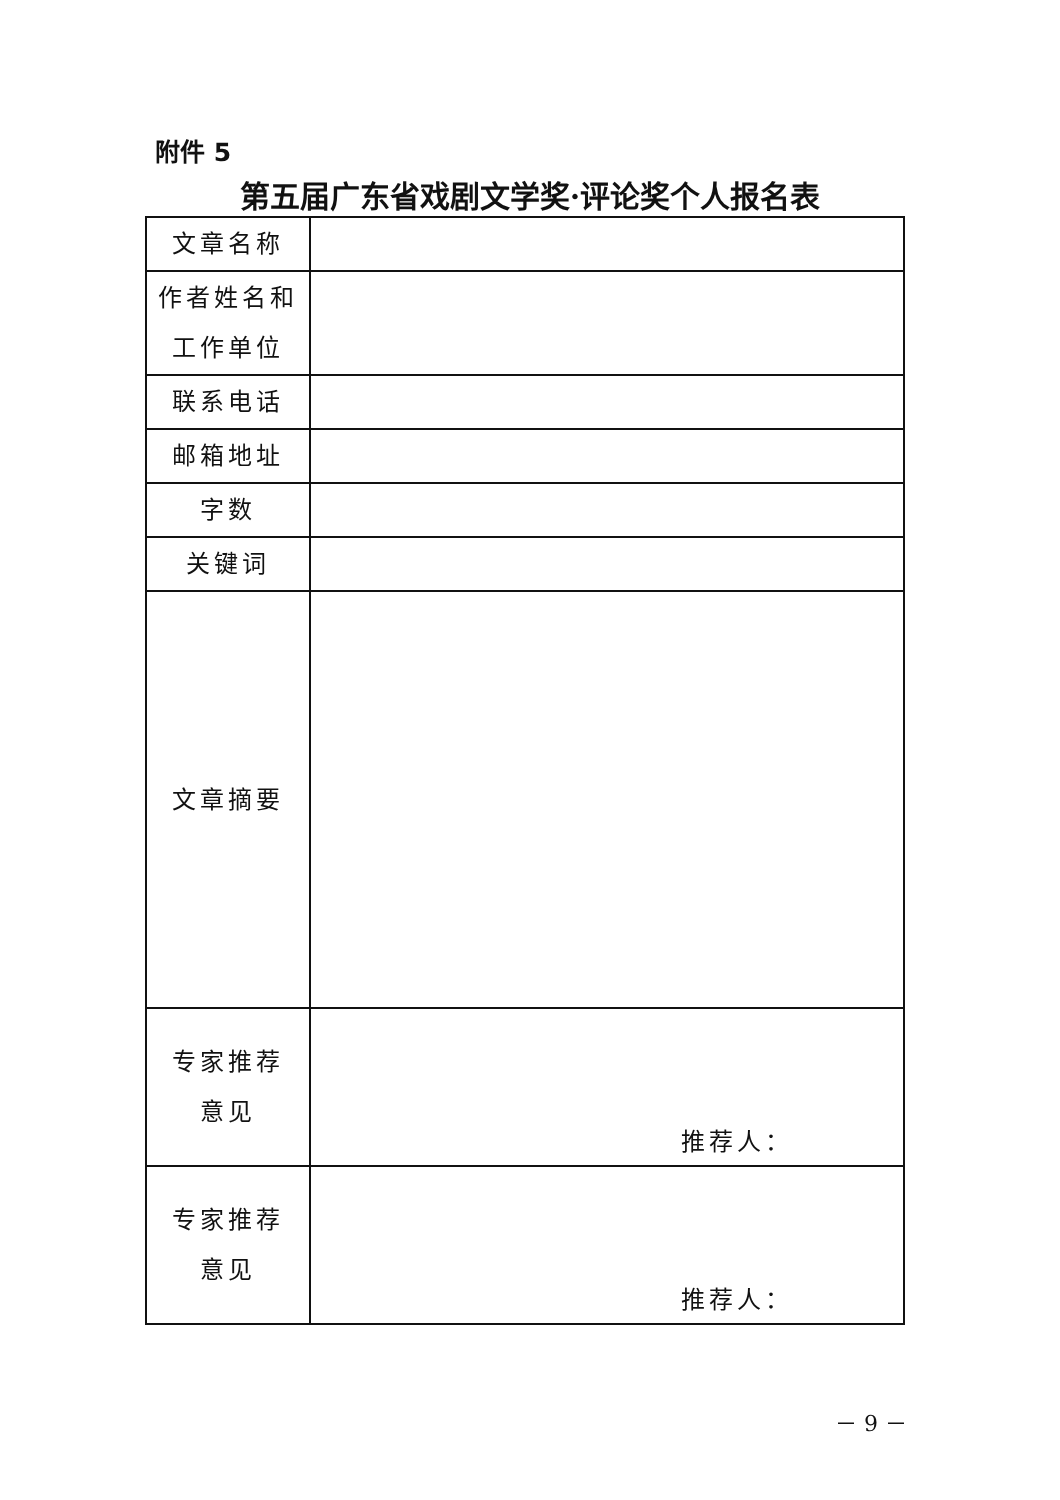附件 5
第五届广东省戏剧文学奖·评论奖个人报名表
| 文章名称 | |
| 作者姓名和 工作单位 | |
| 联系电话 | |
| 邮箱地址 | |
| 字数 | |
| 关键词 | |
| 文章摘要 | |
| 专家推荐 意见 | 推荐人： |
| 专家推荐 意见 | 推荐人： |
－ 9 －